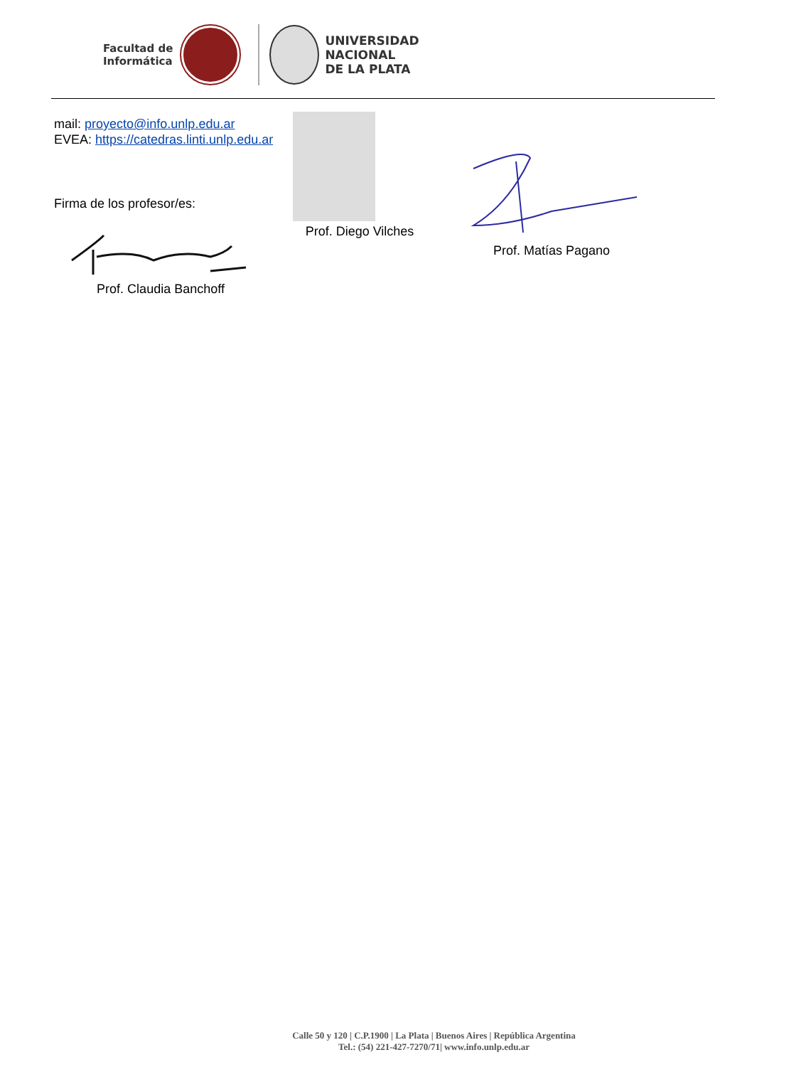Facultad de
Informática
UNIVERSIDAD
NACIONAL
DE LA PLATA
mail: proyecto@info.unlp.edu.ar
EVEA: https://catedras.linti.unlp.edu.ar
Firma de los profesor/es:
Prof. Claudia Banchoff Prof. Diego Vilches
Prof. Matías Pagano
Calle 50 y 120 | C.P.1900 | La Plata | Buenos Aires | República Argentina
Tel.: (54) 221-427-7270/71| www.info.unlp.edu.ar